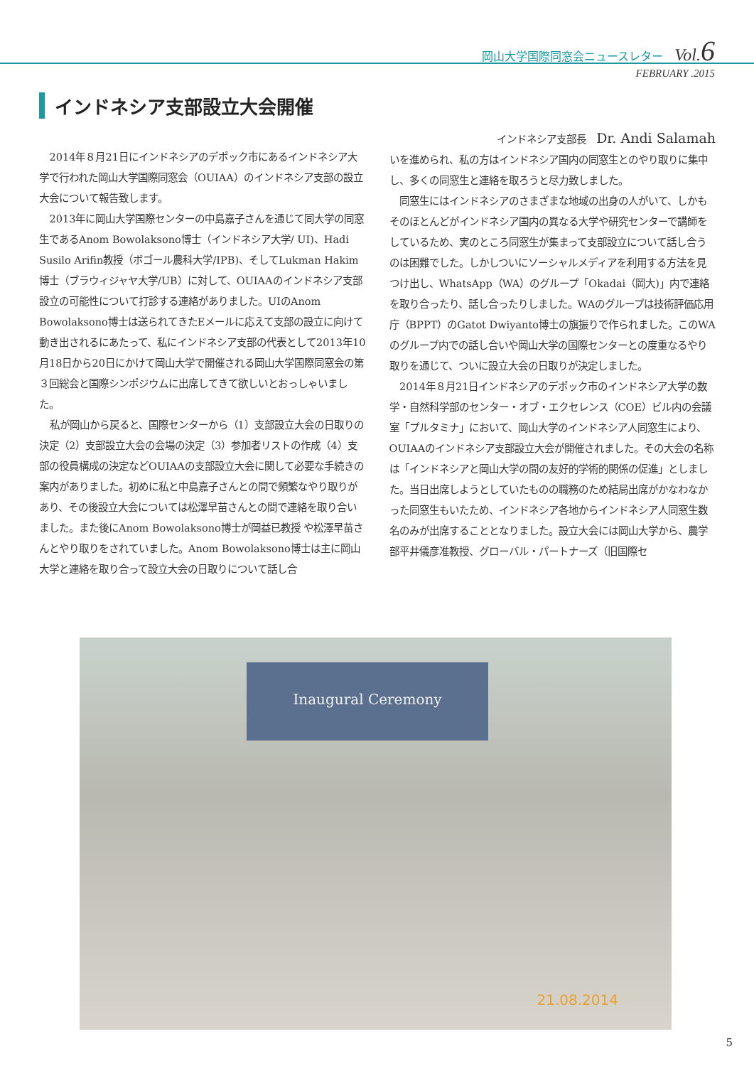岡山大学国際同窓会ニュースレター　Vol.6
FEBRUARY .2015
インドネシア支部設立大会開催
2014年８月21日にインドネシアのデポック市にあるインドネシア大学で行われた岡山大学国際同窓会（OUIAA）のインドネシア支部の設立大会について報告致します。
2013年に岡山大学国際センターの中島嘉子さんを通じて同大学の同窓生であるAnom Bowolaksono博士（インドネシア大学/ UI)、Hadi Susilo Arifin教授（ボゴール農科大学/IPB)、そしてLukman Hakim博士（ブラウィジャヤ大学/UB）に対して、OUIAAのインドネシア支部設立の可能性について打診する連絡がありました。UIのAnom Bowolaksono博士は送られてきたEメールに応えて支部の設立に向けて動き出されるにあたって、私にインドネシア支部の代表として2013年10月18日から20日にかけて岡山大学で開催される岡山大学国際同窓会の第３回総会と国際シンポジウムに出席してきて欲しいとおっしゃいました。
私が岡山から戻ると、国際センターから（1）支部設立大会の日取りの決定（2）支部設立大会の会場の決定（3）参加者リストの作成（4）支部の役員構成の決定などOUIAAの支部設立大会に関して必要な手続きの案内がありました。初めに私と中島嘉子さんとの間で頻繁なやり取りがあり、その後設立大会については松澤早苗さんとの間で連絡を取り合いました。また後にAnom Bowolaksono博士が岡益已教授 や松澤早苗さんとやり取りをされていました。Anom Bowolaksono博士は主に岡山大学と連絡を取り合って設立大会の日取りについて話し合
インドネシア支部長　Dr. Andi Salamah
いを進められ、私の方はインドネシア国内の同窓生とのやり取りに集中し、多くの同窓生と連絡を取ろうと尽力致しました。
同窓生にはインドネシアのさまざまな地域の出身の人がいて、しかもそのほとんどがインドネシア国内の異なる大学や研究センターで講師をしているため、実のところ同窓生が集まって支部設立について話し合うのは困難でした。しかしついにソーシャルメディアを利用する方法を見つけ出し、WhatsApp（WA）のグループ「Okadai（岡大)」内で連絡を取り合ったり、話し合ったりしました。WAのグループは技術評価応用庁（BPPT）のGatot Dwiyanto博士の旗振りで作られました。このWAのグループ内での話し合いや岡山大学の国際センターとの度重なるやり取りを通じて、ついに設立大会の日取りが決定しました。
2014年８月21日インドネシアのデポック市のインドネシア大学の数学・自然科学部のセンター・オブ・エクセレンス（COE）ビル内の会議室「プルタミナ」において、岡山大学のインドネシア人同窓生により、OUIAAのインドネシア支部設立大会が開催されました。その大会の名称は「インドネシアと岡山大学の間の友好的学術的関係の促進」としました。当日出席しようとしていたものの職務のため結局出席がかなわなかった同窓生もいたため、インドネシア各地からインドネシア人同窓生数名のみが出席することとなりました。設立大会には岡山大学から、農学部平井儀彦准教授、グローバル・パートナーズ（旧国際セ
Inaugural Ceremony
21.08.2014
5